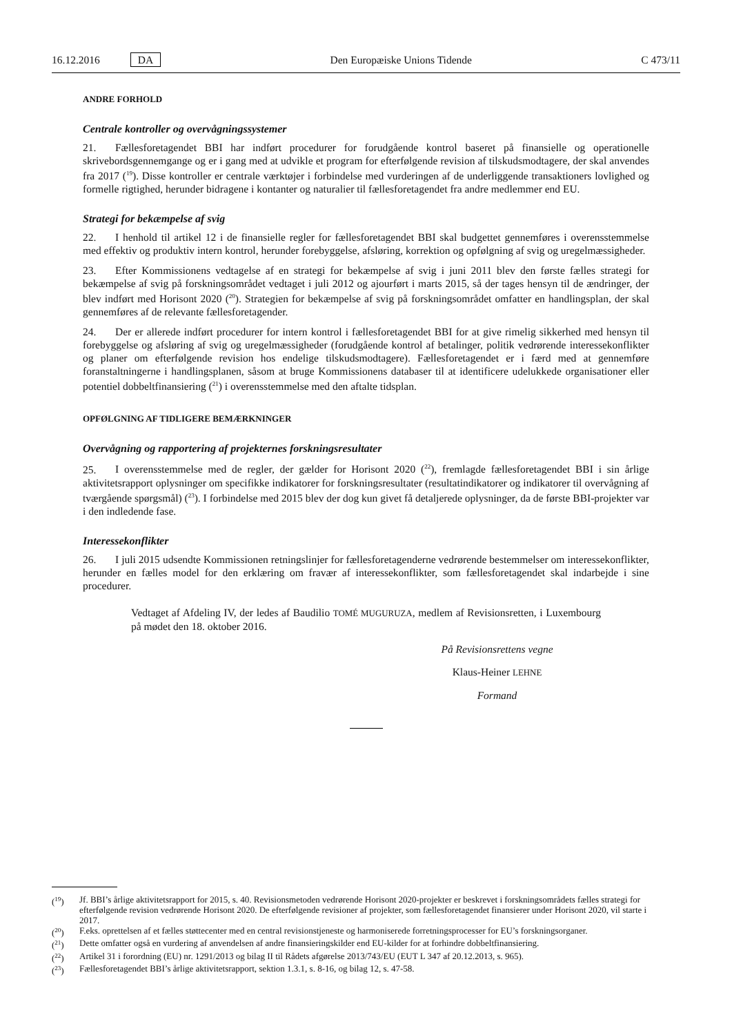16.12.2016 DA Den Europæiske Unions Tidende C 473/11
ANDRE FORHOLD
Centrale kontroller og overvågningssystemer
21. Fællesforetagendet BBI har indført procedurer for forudgående kontrol baseret på finansielle og operationelle skrivebordsgennemgange og er i gang med at udvikle et program for efterfølgende revision af tilskudsmodtagere, der skal anvendes fra 2017 (<sup>19</sup>). Disse kontroller er centrale værktøjer i forbindelse med vurderingen af de underliggende transaktioners lovlighed og formelle rigtighed, herunder bidragene i kontanter og naturalier til fællesforetagendet fra andre medlemmer end EU.
Strategi for bekæmpelse af svig
22. I henhold til artikel 12 i de finansielle regler for fællesforetagendet BBI skal budgettet gennemføres i overensstemmelse med effektiv og produktiv intern kontrol, herunder forebyggelse, afsløring, korrektion og opfølgning af svig og uregelmæssigheder.
23. Efter Kommissionens vedtagelse af en strategi for bekæmpelse af svig i juni 2011 blev den første fælles strategi for bekæmpelse af svig på forskningsområdet vedtaget i juli 2012 og ajourført i marts 2015, så der tages hensyn til de ændringer, der blev indført med Horisont 2020 (<sup>20</sup>). Strategien for bekæmpelse af svig på forskningsområdet omfatter en handlingsplan, der skal gennemføres af de relevante fællesforetagender.
24. Der er allerede indført procedurer for intern kontrol i fællesforetagendet BBI for at give rimelig sikkerhed med hensyn til forebyggelse og afsløring af svig og uregelmæssigheder (forudgående kontrol af betalinger, politik vedrørende interessekonflikter og planer om efterfølgende revision hos endelige tilskudsmodtagere). Fællesforetagendet er i færd med at gennemføre foranstaltningerne i handlingsplanen, såsom at bruge Kommissionens databaser til at identificere udelukkede organisationer eller potentiel dobbeltfinansiering (<sup>21</sup>) i overensstemmelse med den aftalte tidsplan.
OPFØLGNING AF TIDLIGERE BEMÆRKNINGER
Overvågning og rapportering af projekternes forskningsresultater
25. I overensstemmelse med de regler, der gælder for Horisont 2020 (<sup>22</sup>), fremlagde fællesforetagendet BBI i sin årlige aktivitetsrapport oplysninger om specifikke indikatorer for forskningsresultater (resultatindikatorer og indikatorer til overvågning af tværgående spørgsmål) (<sup>23</sup>). I forbindelse med 2015 blev der dog kun givet få detaljerede oplysninger, da de første BBI-projekter var i den indledende fase.
Interessekonflikter
26. I juli 2015 udsendte Kommissionen retningslinjer for fællesforetagenderne vedrørende bestemmelser om interessekonflikter, herunder en fælles model for den erklæring om fravær af interessekonflikter, som fællesforetagendet skal indarbejde i sine procedurer.
Vedtaget af Afdeling IV, der ledes af Baudilio TOMÉ MUGURUZA, medlem af Revisionsretten, i Luxembourg på mødet den 18. oktober 2016.
På Revisionsrettens vegne
Klaus-Heiner LEHNE
Formand
(<sup>19</sup>) Jf. BBI’s årlige aktivitetsrapport for 2015, s. 40. Revisionsmetoden vedrørende Horisont 2020-projekter er beskrevet i forskningsområdets fælles strategi for efterfølgende revision vedrørende Horisont 2020. De efterfølgende revisioner af projekter, som fællesforetagendet finansierer under Horisont 2020, vil starte i 2017.
(<sup>20</sup>) F.eks. oprettelsen af et fælles støttecenter med en central revisionstjeneste og harmoniserede forretningsprocesser for EU’s forskningsorganer.
(<sup>21</sup>) Dette omfatter også en vurdering af anvendelsen af andre finansieringskilder end EU-kilder for at forhindre dobbeltfinansiering.
(<sup>22</sup>) Artikel 31 i forordning (EU) nr. 1291/2013 og bilag II til Rådets afgørelse 2013/743/EU (EUT L 347 af 20.12.2013, s. 965).
(<sup>23</sup>) Fællesforetagendet BBI’s årlige aktivitetsrapport, sektion 1.3.1, s. 8-16, og bilag 12, s. 47-58.